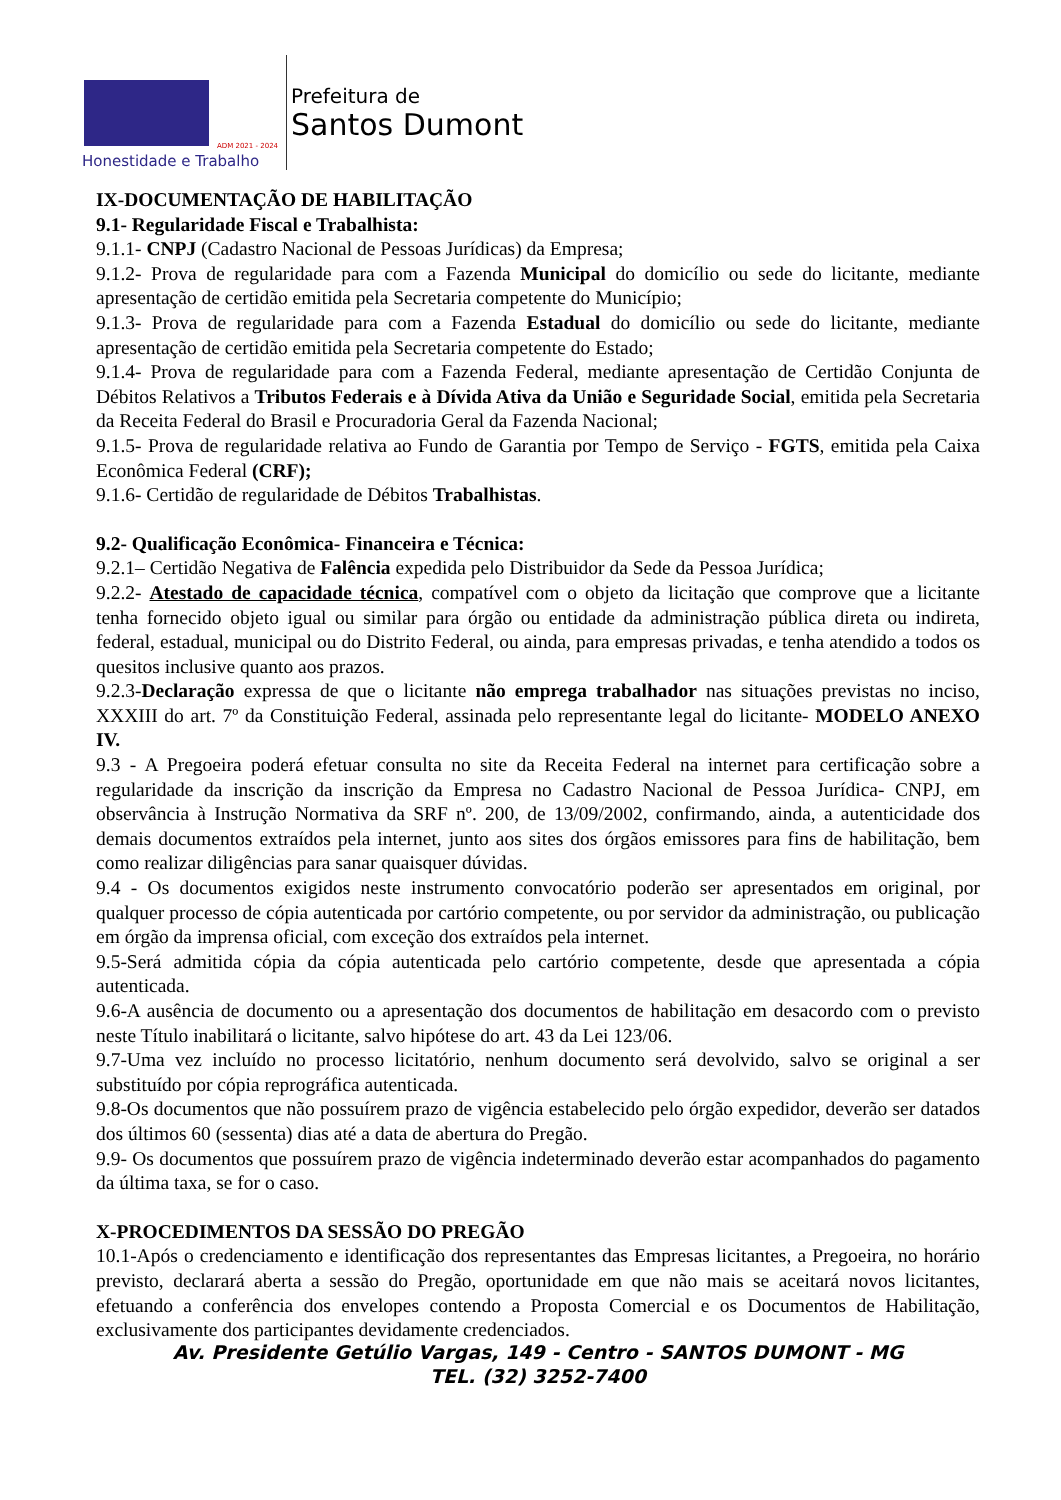Honestidade e Trabalho
ADM 2021 - 2024
Prefeitura de
Santos Dumont
IX-DOCUMENTAÇÃO DE HABILITAÇÃO
9.1- Regularidade Fiscal e Trabalhista:
9.1.1- CNPJ (Cadastro Nacional de Pessoas Jurídicas) da Empresa;
9.1.2- Prova de regularidade para com a Fazenda Municipal do domicílio ou sede do licitante, mediante apresentação de certidão emitida pela Secretaria competente do Município;
9.1.3- Prova de regularidade para com a Fazenda Estadual do domicílio ou sede do licitante, mediante apresentação de certidão emitida pela Secretaria competente do Estado;
9.1.4- Prova de regularidade para com a Fazenda Federal, mediante apresentação de Certidão Conjunta de Débitos Relativos a Tributos Federais e à Dívida Ativa da União e Seguridade Social, emitida pela Secretaria da Receita Federal do Brasil e Procuradoria Geral da Fazenda Nacional;
9.1.5- Prova de regularidade relativa ao Fundo de Garantia por Tempo de Serviço - FGTS, emitida pela Caixa Econômica Federal (CRF);
9.1.6- Certidão de regularidade de Débitos Trabalhistas.
9.2- Qualificação Econômica- Financeira e Técnica:
9.2.1– Certidão Negativa de Falência expedida pelo Distribuidor da Sede da Pessoa Jurídica;
9.2.2- Atestado de capacidade técnica, compatível com o objeto da licitação que comprove que a licitante tenha fornecido objeto igual ou similar para órgão ou entidade da administração pública direta ou indireta, federal, estadual, municipal ou do Distrito Federal, ou ainda, para empresas privadas, e tenha atendido a todos os quesitos inclusive quanto aos prazos.
9.2.3-Declaração expressa de que o licitante não emprega trabalhador nas situações previstas no inciso, XXXIII do art. 7º da Constituição Federal, assinada pelo representante legal do licitante- MODELO ANEXO IV.
9.3 - A Pregoeira poderá efetuar consulta no site da Receita Federal na internet para certificação sobre a regularidade da inscrição da inscrição da Empresa no Cadastro Nacional de Pessoa Jurídica- CNPJ, em observância à Instrução Normativa da SRF nº. 200, de 13/09/2002, confirmando, ainda, a autenticidade dos demais documentos extraídos pela internet, junto aos sites dos órgãos emissores para fins de habilitação, bem como realizar diligências para sanar quaisquer dúvidas.
9.4 - Os documentos exigidos neste instrumento convocatório poderão ser apresentados em original, por qualquer processo de cópia autenticada por cartório competente, ou por servidor da administração, ou publicação em órgão da imprensa oficial, com exceção dos extraídos pela internet.
9.5-Será admitida cópia da cópia autenticada pelo cartório competente, desde que apresentada a cópia autenticada.
9.6-A ausência de documento ou a apresentação dos documentos de habilitação em desacordo com o previsto neste Título inabilitará o licitante, salvo hipótese do art. 43 da Lei 123/06.
9.7-Uma vez incluído no processo licitatório, nenhum documento será devolvido, salvo se original a ser substituído por cópia reprográfica autenticada.
9.8-Os documentos que não possuírem prazo de vigência estabelecido pelo órgão expedidor, deverão ser datados dos últimos 60 (sessenta) dias até a data de abertura do Pregão.
9.9- Os documentos que possuírem prazo de vigência indeterminado deverão estar acompanhados do pagamento da última taxa, se for o caso.
X-PROCEDIMENTOS DA SESSÃO DO PREGÃO
10.1-Após o credenciamento e identificação dos representantes das Empresas licitantes, a Pregoeira, no horário previsto, declarará aberta a sessão do Pregão, oportunidade em que não mais se aceitará novos licitantes, efetuando a conferência dos envelopes contendo a Proposta Comercial e os Documentos de Habilitação, exclusivamente dos participantes devidamente credenciados.
Av. Presidente Getúlio Vargas, 149 - Centro - SANTOS DUMONT - MG
TEL. (32) 3252-7400